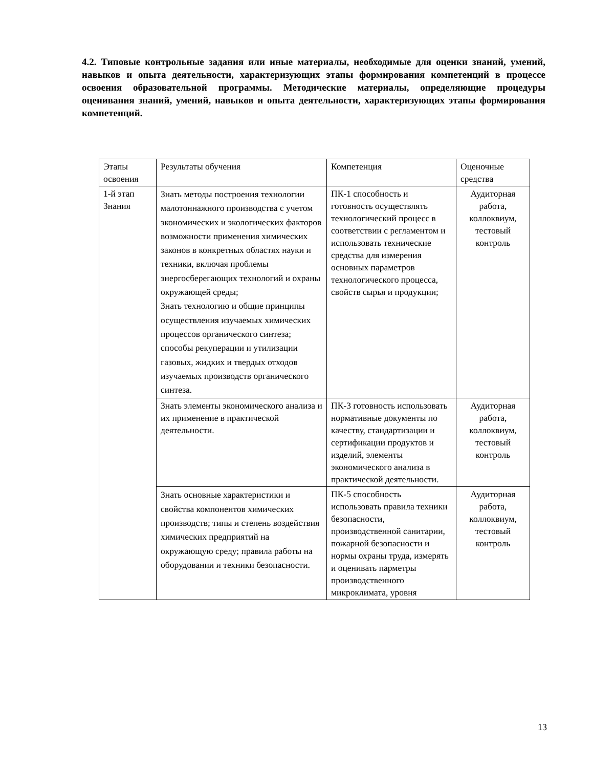4.2. Типовые контрольные задания или иные материалы, необходимые для оценки знаний, умений, навыков и опыта деятельности, характеризующих этапы формирования компетенций в процессе освоения образовательной программы. Методические материалы, определяющие процедуры оценивания знаний, умений, навыков и опыта деятельности, характеризующих этапы формирования компетенций.
| Этапы освоения | Результаты обучения | Компетенция | Оценочные средства |
| 1-й этап Знания | Знать методы построения технологии малотоннажного производства с учетом экономических и экологических факторов возможности применения химических законов в конкретных областях науки и техники, включая проблемы энергосберегающих технологий и охраны окружающей среды; Знать технологию и общие принципы осуществления изучаемых химических процессов органического синтеза; способы рекуперации и утилизации газовых, жидких и твердых отходов изучаемых производств органического синтеза. | ПК-1 способность и готовность осуществлять технологический процесс в соответствии с регламентом и использовать технические средства для измерения основных параметров технологического процесса, свойств сырья и продукции; | Аудиторная работа, коллоквиум, тестовый контроль |
| | Знать элементы экономического анализа и их применение в практической деятельности. | ПК-3 готовность использовать нормативные документы по качеству, стандартизации и сертификации продуктов и изделий, элементы экономического анализа в практической деятельности. | Аудиторная работа, коллоквиум, тестовый контроль |
| | Знать основные характеристики и свойства компонентов химических производств; типы и степень воздействия химических предприятий на окружающую среду; правила работы на оборудовании и техники безопасности. | ПК-5 способность использовать правила техники безопасности, производственной санитарии, пожарной безопасности и нормы охраны труда, измерять и оценивать парметры производственного микроклимата, уровня | Аудиторная работа, коллоквиум, тестовый контроль |
13